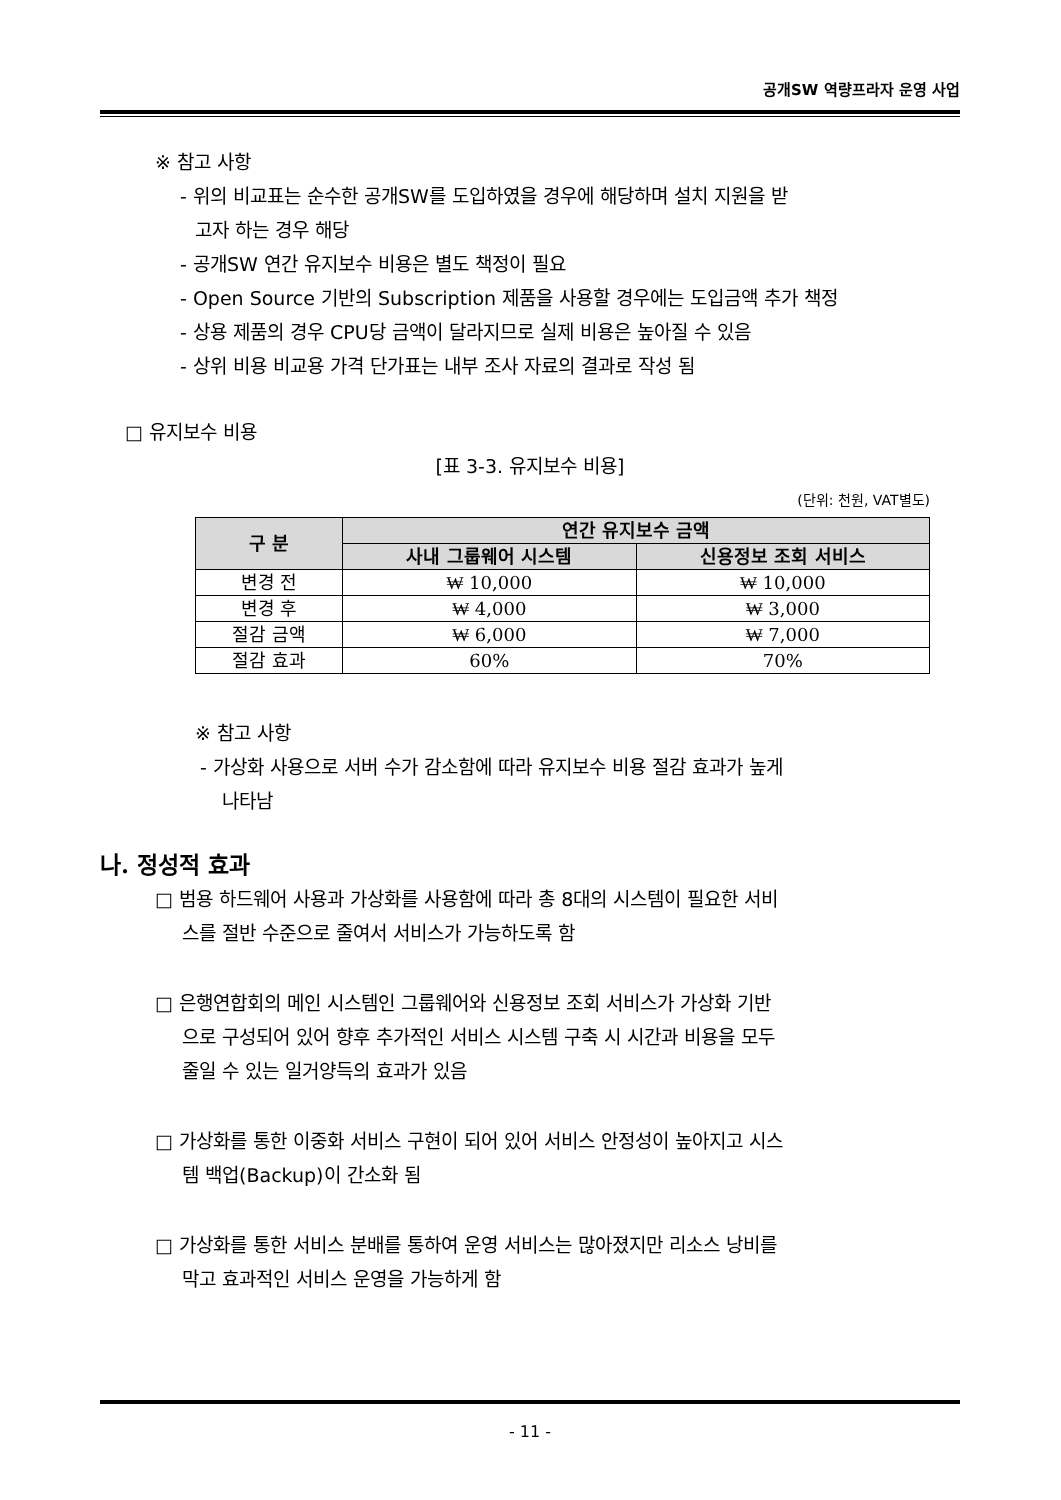공개SW 역량프라자 운영 사업
※ 참고 사항
- 위의 비교표는 순수한 공개SW를 도입하였을 경우에 해당하며 설치 지원을 받
고자 하는 경우 해당
- 공개SW 연간 유지보수 비용은 별도 책정이 필요
- Open Source 기반의 Subscription 제품을 사용할 경우에는 도입금액 추가 책정
- 상용 제품의 경우 CPU당 금액이 달라지므로 실제 비용은 높아질 수 있음
- 상위 비용 비교용 가격 단가표는 내부 조사 자료의 결과로 작성 됨
□ 유지보수 비용
[표 3-3. 유지보수 비용]
(단위: 천원, VAT별도)
| 구 분 | 연간 유지보수 금액 | |
| --- | --- | --- |
| | 사내 그룹웨어 시스템 | 신용정보 조회 서비스 |
| 변경 전 | ₩ 10,000 | ₩ 10,000 |
| 변경 후 | ₩ 4,000 | ₩ 3,000 |
| 절감 금액 | ₩ 6,000 | ₩ 7,000 |
| 절감 효과 | 60% | 70% |
※ 참고 사항
- 가상화 사용으로 서버 수가 감소함에 따라 유지보수 비용 절감 효과가 높게
나타남
나. 정성적 효과
□ 범용 하드웨어 사용과 가상화를 사용함에 따라 총 8대의 시스템이 필요한 서비
스를 절반 수준으로 줄여서 서비스가 가능하도록 함
□ 은행연합회의 메인 시스템인 그룹웨어와 신용정보 조회 서비스가 가상화 기반
으로 구성되어 있어 향후 추가적인 서비스 시스템 구축 시 시간과 비용을 모두
줄일 수 있는 일거양득의 효과가 있음
□ 가상화를 통한 이중화 서비스 구현이 되어 있어 서비스 안정성이 높아지고 시스
템 백업(Backup)이 간소화 됨
□ 가상화를 통한 서비스 분배를 통하여 운영 서비스는 많아졌지만 리소스 낭비를
막고 효과적인 서비스 운영을 가능하게 함
- 11 -